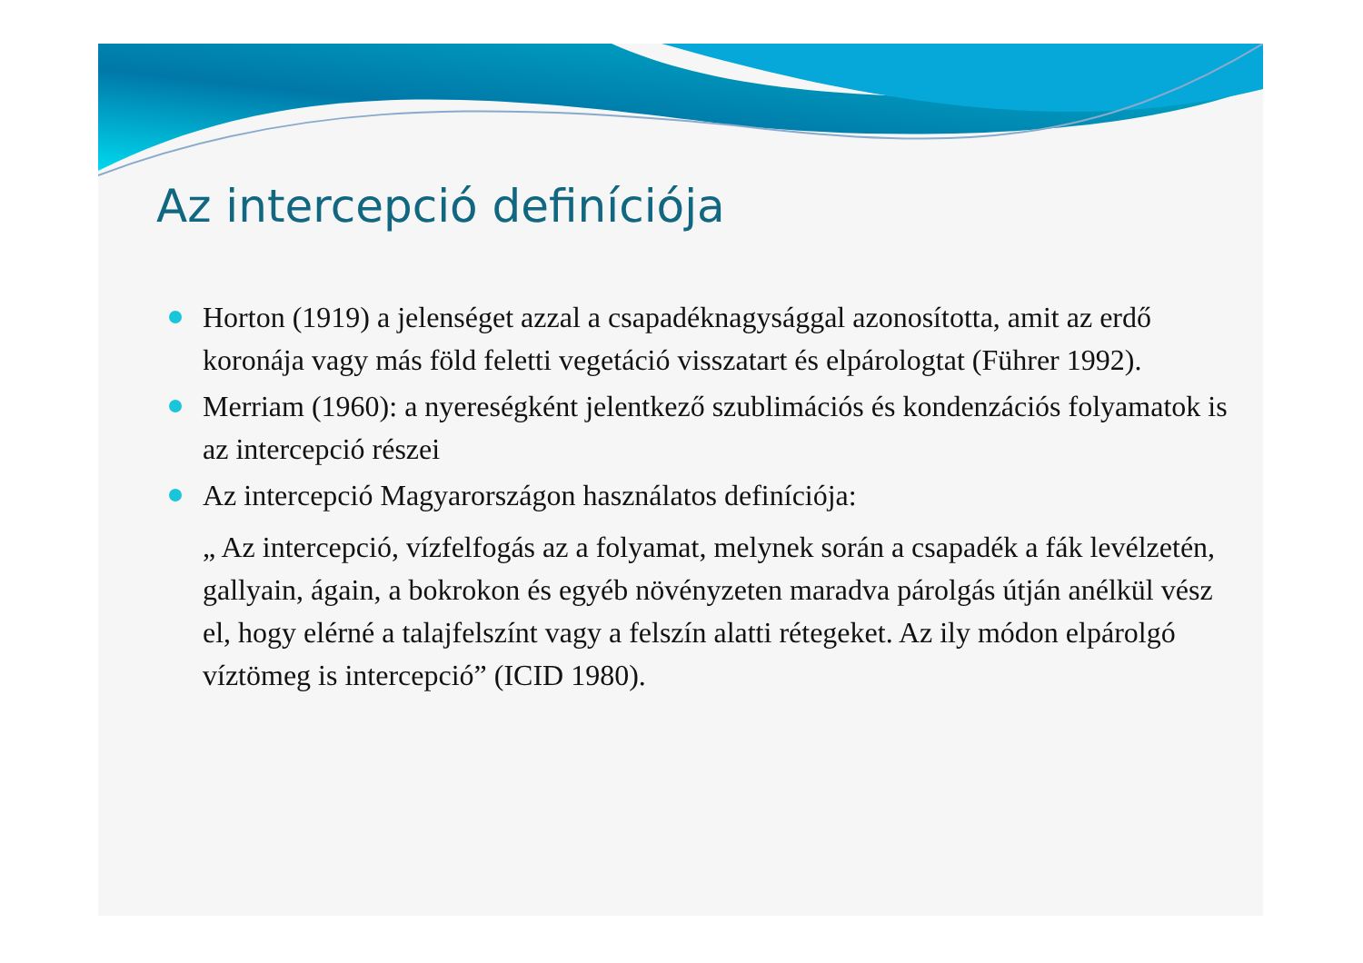Az intercepció definíciója
Horton (1919) a jelenséget azzal a csapadéknagysággal azonosította, amit az erdő koronája vagy más föld feletti vegetáció visszatart és elpárologtat (Führer 1992).
Merriam (1960): a nyereségként jelentkező szublimációs és kondenzációs folyamatok is az intercepció részei
Az intercepció Magyarországon használatos definíciója:
„ Az intercepció, vízfelfogás az a folyamat, melynek során a csapadék a fák levélzetén, gallyain, ágain, a bokrokon és egyéb növényzeten maradva párolgás útján anélkül vész el, hogy elérné a talajfelszínt vagy a felszín alatti rétegeket. Az ily módon elpárolgó víztömeg is intercepció” (ICID 1980).